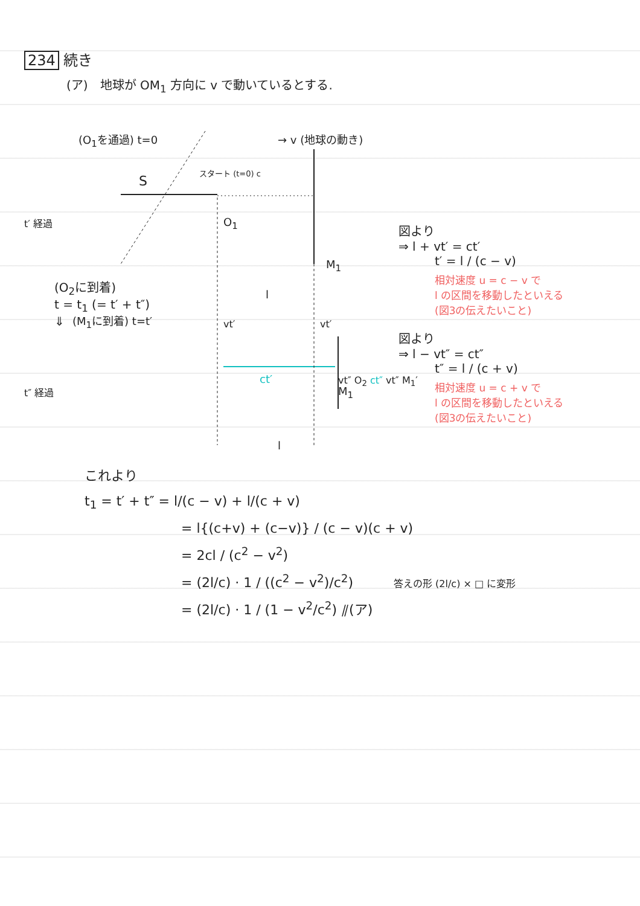234 続き
(ア)　地球が OM<sub>1</sub> 方向に v で動いているとする.
(O<sub>1</sub>を通過) t=0 → v (地球の動き)
S
スタート (t=0) c
t′ 経過 O<sub>1</sub>
M<sub>1</sub>
l
(M<sub>1</sub>に到着) t=t′ vt′ vt′
ct′
t″ 経過 M<sub>1</sub>
l
図より
⇒ l + vt′ = ct′
t′ = l / (c − v)
相対速度 u = c − v で
l の区間を移動したといえる
(図3の伝えたいこと)
図より
⇒ l − vt″ = ct″
t″ = l / (c + v)
相対速度 u = c + v で
l の区間を移動したといえる
(図3の伝えたいこと)
(O<sub>2</sub>に到着)
t = t<sub>1</sub> (= t′ + t″)
⇓
vt″ O<sub>2</sub> ct″ vt″ M<sub>1</sub>′
これより
t<sub>1</sub> = t′ + t″ = l/(c − v) + l/(c + v)
= l{(c+v) + (c−v)} / (c − v)(c + v)
= 2cl / (c<sup>2</sup> − v<sup>2</sup>)
= (2l/c) · 1 / ((c<sup>2</sup> − v<sup>2</sup>)/c<sup>2</sup>) 答えの形 (2l/c) × □ に変形
= (2l/c) · 1 / (1 − v<sup>2</sup>/c<sup>2</sup>) ⫽(ア)